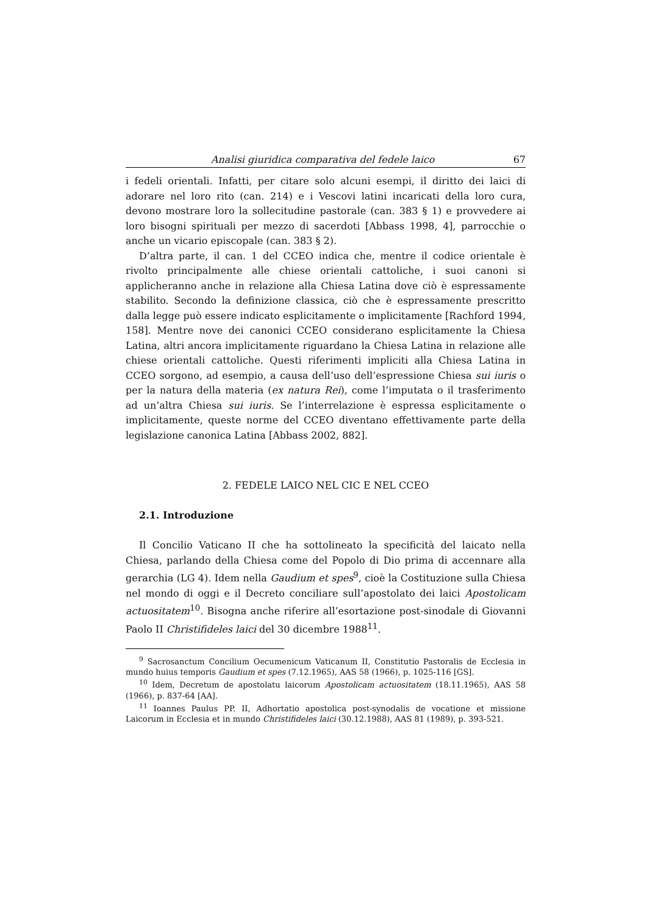Analisi giuridica comparativa del fedele laico 67
i fedeli orientali. Infatti, per citare solo alcuni esempi, il diritto dei laici di adorare nel loro rito (can. 214) e i Vescovi latini incaricati della loro cura, devono mostrare loro la sollecitudine pastorale (can. 383 § 1) e provvedere ai loro bisogni spirituali per mezzo di sacerdoti [Abbass 1998, 4], parrocchie o anche un vicario episcopale (can. 383 § 2).
D’altra parte, il can. 1 del CCEO indica che, mentre il codice orientale è rivolto principalmente alle chiese orientali cattoliche, i suoi canoni si applicheranno anche in relazione alla Chiesa Latina dove ciò è espressamente stabilito. Secondo la definizione classica, ciò che è espressamente prescritto dalla legge può essere indicato esplicitamente o implicitamente [Rachford 1994, 158]. Mentre nove dei canonici CCEO considerano esplicitamente la Chiesa Latina, altri ancora implicitamente riguardano la Chiesa Latina in relazione alle chiese orientali cattoliche. Questi riferimenti impliciti alla Chiesa Latina in CCEO sorgono, ad esempio, a causa dell’uso dell’espressione Chiesa sui iuris o per la natura della materia (ex natura Rei), come l’imputata o il trasferimento ad un’altra Chiesa sui iuris. Se l’interrelazione è espressa esplicitamente o implicitamente, queste norme del CCEO diventano effettivamente parte della legislazione canonica Latina [Abbass 2002, 882].
2. FEDELE LAICO NEL CIC E NEL CCEO
2.1. Introduzione
Il Concilio Vaticano II che ha sottolineato la specificità del laicato nella Chiesa, parlando della Chiesa come del Popolo di Dio prima di accennare alla gerarchia (LG 4). Idem nella Gaudium et spes<sup>9</sup>, cioè la Costituzione sulla Chiesa nel mondo di oggi e il Decreto conciliare sull’apostolato dei laici Apostolicam actuositatem<sup>10</sup>. Bisogna anche riferire all’esortazione post-sinodale di Giovanni Paolo II Christifideles laici del 30 dicembre 1988<sup>11</sup>.
<sup>9</sup> Sacrosanctum Concilium Oecumenicum Vaticanum II, Constitutio Pastoralis de Ecclesia in mundo huius temporis Gaudium et spes (7.12.1965), AAS 58 (1966), p. 1025-116 [GS].
<sup>10</sup> Idem, Decretum de apostolatu laicorum Apostolicam actuositatem (18.11.1965), AAS 58 (1966), p. 837-64 [AA].
<sup>11</sup> Ioannes Paulus PP. II, Adhortatio apostolica post-synodalis de vocatione et missione Laicorum in Ecclesia et in mundo Christifideles laici (30.12.1988), AAS 81 (1989), p. 393-521.